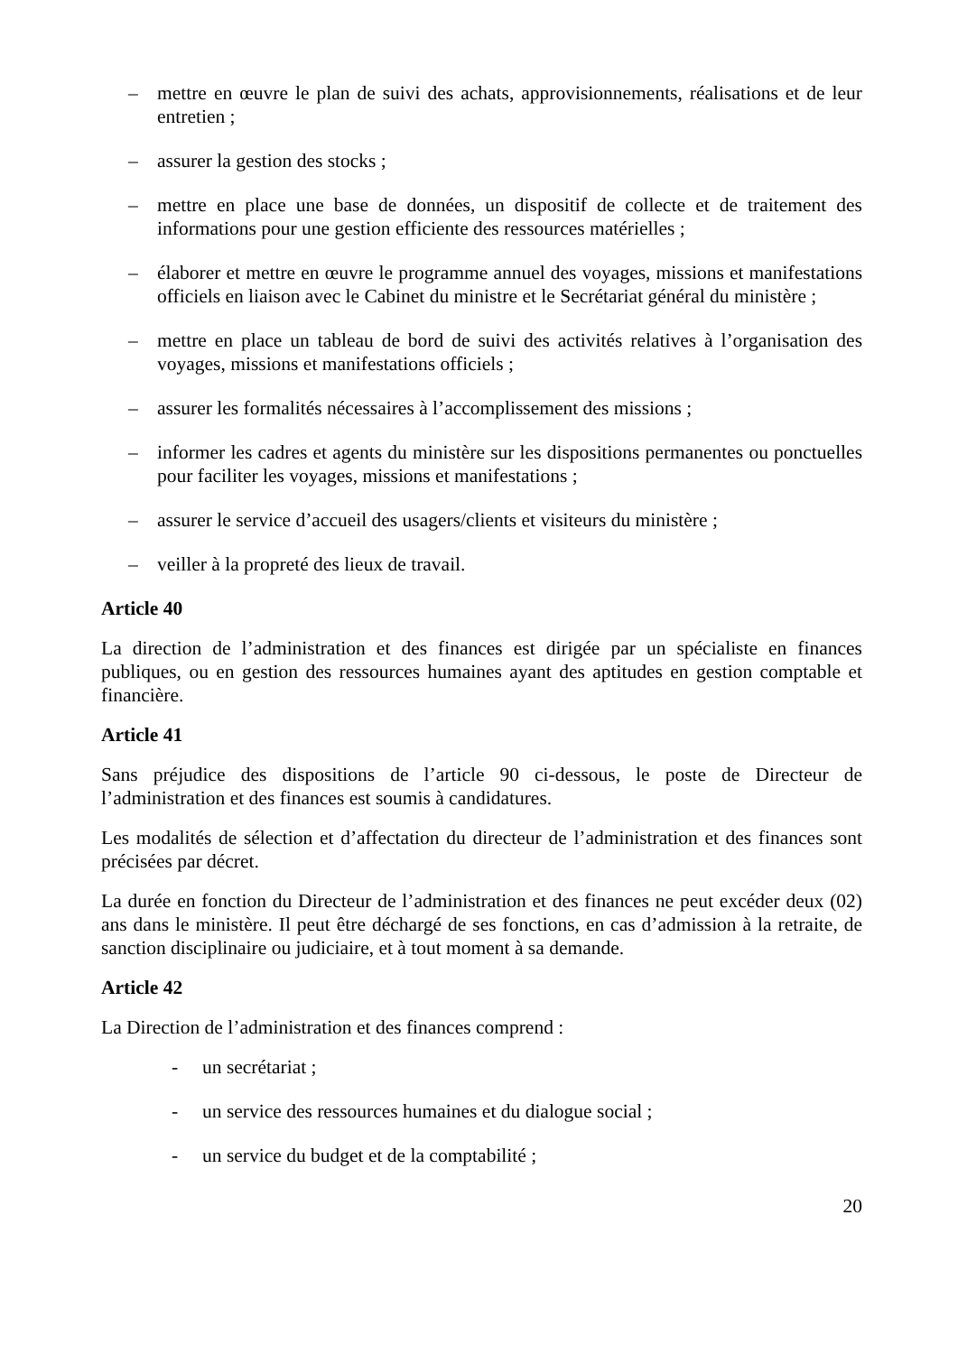– mettre en œuvre le plan de suivi des achats, approvisionnements, réalisations et de leur entretien ;
– assurer la gestion des stocks ;
– mettre en place une base de données, un dispositif de collecte et de traitement des informations pour une gestion efficiente des ressources matérielles ;
– élaborer et mettre en œuvre le programme annuel des voyages, missions et manifestations officiels en liaison avec le Cabinet du ministre et le Secrétariat général du ministère ;
– mettre en place un tableau de bord de suivi des activités relatives à l’organisation des voyages, missions et manifestations officiels ;
– assurer les formalités nécessaires à l’accomplissement des missions ;
– informer les cadres et agents du ministère sur les dispositions permanentes ou ponctuelles pour faciliter les voyages, missions et manifestations ;
– assurer le service d’accueil des usagers/clients et visiteurs du ministère ;
– veiller à la propreté des lieux de travail.
Article 40
La direction de l’administration et des finances est dirigée par un spécialiste en finances publiques, ou en gestion des ressources humaines ayant des aptitudes en gestion comptable et financière.
Article 41
Sans préjudice des dispositions de l’article 90 ci-dessous, le poste de Directeur de l’administration et des finances est soumis à candidatures.
Les modalités de sélection et d’affectation du directeur de l’administration et des finances sont précisées par décret.
La durée en fonction du Directeur de l’administration et des finances ne peut excéder deux (02) ans dans le ministère. Il peut être déchargé de ses fonctions, en cas d’admission à la retraite, de sanction disciplinaire ou judiciaire, et à tout moment à sa demande.
Article 42
La Direction de l’administration et des finances comprend :
- un secrétariat ;
- un service des ressources humaines et du dialogue social ;
- un service du budget et de la comptabilité ;
20